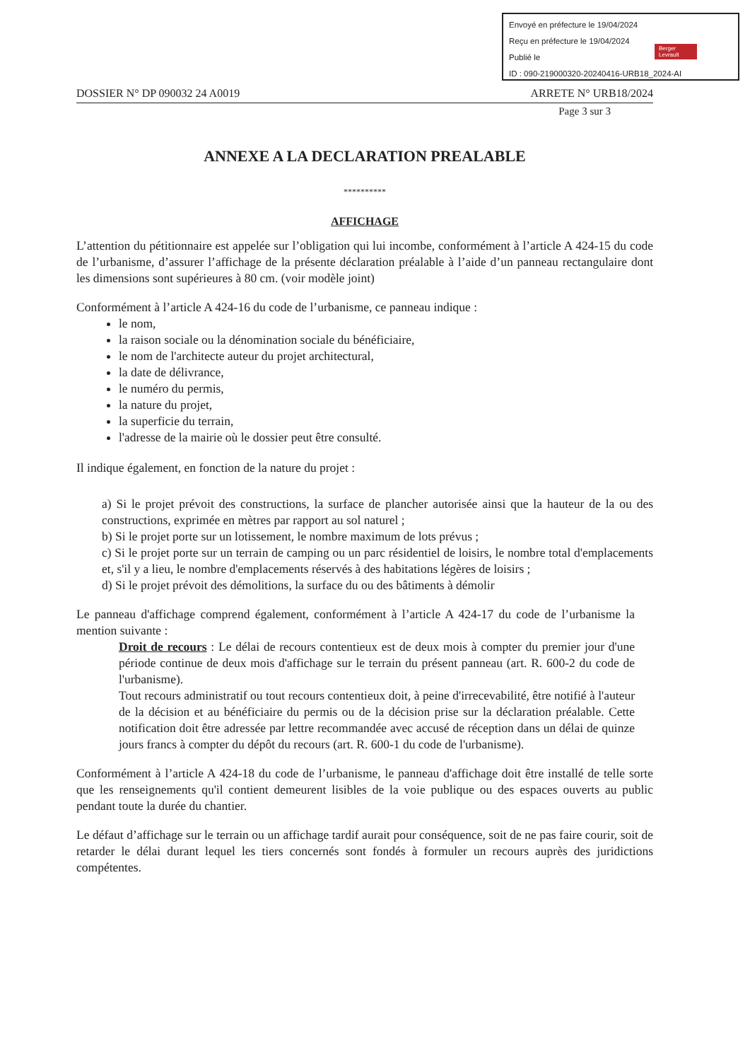Envoyé en préfecture le 19/04/2024
Reçu en préfecture le 19/04/2024
Publié le
ID : 090-219000320-20240416-URB18_2024-AI
Berger Levrault
DOSSIER N° DP 090032 24 A0019 ARRETE N° URB18/2024
Page 3 sur 3
ANNEXE A LA DECLARATION PREALABLE
**********
AFFICHAGE
L’attention du pétitionnaire est appelée sur l’obligation qui lui incombe, conformément à l’article A 424-15 du code de l’urbanisme, d’assurer l’affichage de la présente déclaration préalable à l’aide d’un panneau rectangulaire dont les dimensions sont supérieures à 80 cm. (voir modèle joint)
Conformément à l’article A 424-16 du code de l’urbanisme, ce panneau indique :
le nom,
la raison sociale ou la dénomination sociale du bénéficiaire,
le nom de l'architecte auteur du projet architectural,
la date de délivrance,
le numéro du permis,
la nature du projet,
la superficie du terrain,
l'adresse de la mairie où le dossier peut être consulté.
Il indique également, en fonction de la nature du projet :
a) Si le projet prévoit des constructions, la surface de plancher autorisée ainsi que la hauteur de la ou des constructions, exprimée en mètres par rapport au sol naturel ;
b) Si le projet porte sur un lotissement, le nombre maximum de lots prévus ;
c) Si le projet porte sur un terrain de camping ou un parc résidentiel de loisirs, le nombre total d'emplacements et, s'il y a lieu, le nombre d'emplacements réservés à des habitations légères de loisirs ;
d) Si le projet prévoit des démolitions, la surface du ou des bâtiments à démolir
Le panneau d'affichage comprend également, conformément à l’article A 424-17 du code de l’urbanisme la mention suivante :
Droit de recours : Le délai de recours contentieux est de deux mois à compter du premier jour d'une période continue de deux mois d'affichage sur le terrain du présent panneau (art. R. 600-2 du code de l'urbanisme).
Tout recours administratif ou tout recours contentieux doit, à peine d'irrecevabilité, être notifié à l'auteur de la décision et au bénéficiaire du permis ou de la décision prise sur la déclaration préalable. Cette notification doit être adressée par lettre recommandée avec accusé de réception dans un délai de quinze jours francs à compter du dépôt du recours (art. R. 600-1 du code de l'urbanisme).
Conformément à l’article A 424-18 du code de l’urbanisme, le panneau d'affichage doit être installé de telle sorte que les renseignements qu'il contient demeurent lisibles de la voie publique ou des espaces ouverts au public pendant toute la durée du chantier.
Le défaut d’affichage sur le terrain ou un affichage tardif aurait pour conséquence, soit de ne pas faire courir, soit de retarder le délai durant lequel les tiers concernés sont fondés à formuler un recours auprès des juridictions compétentes.